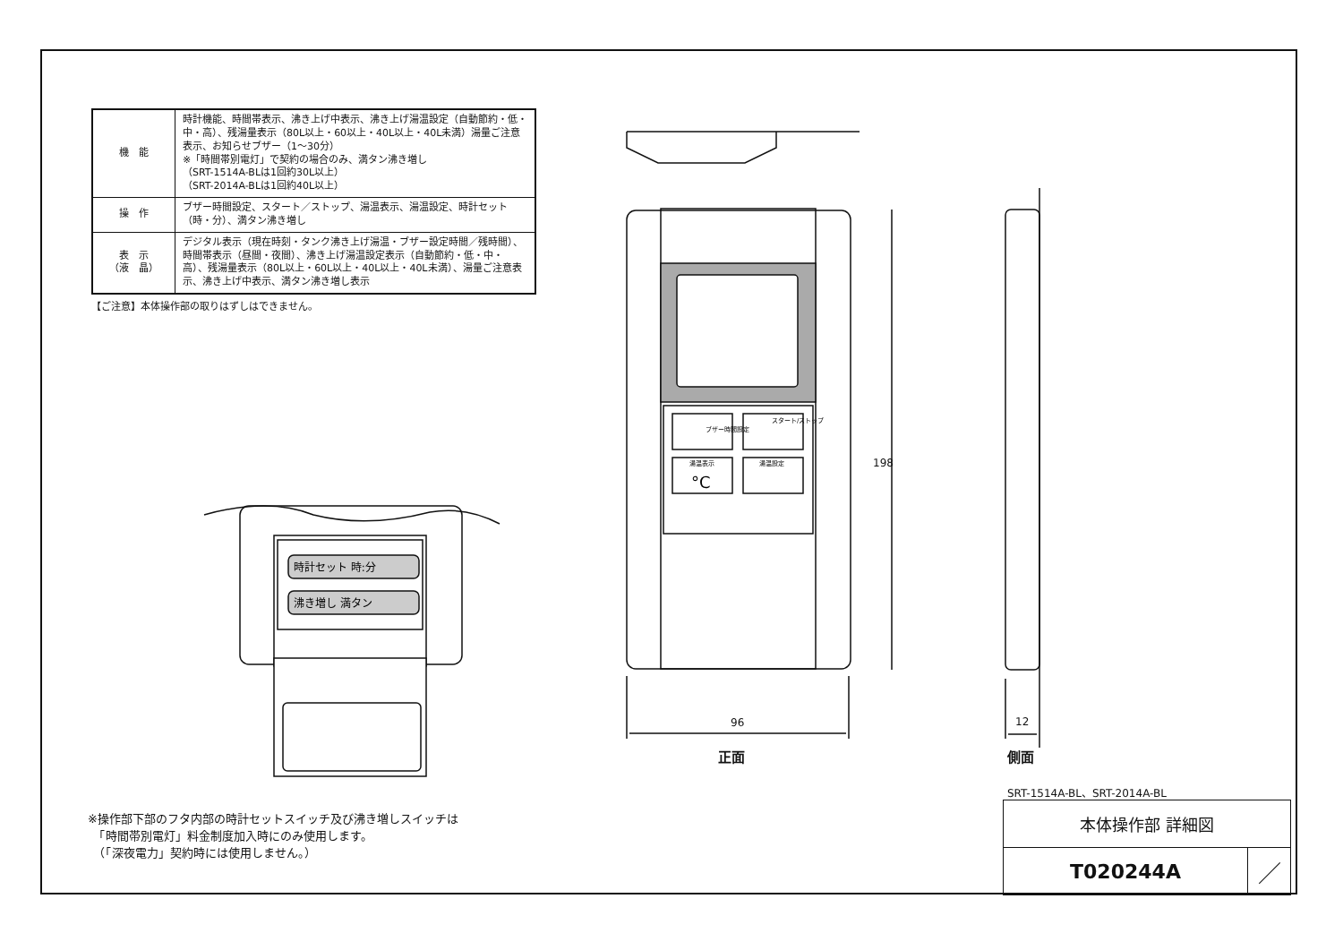| 機 能 | 時計機能、時間帯表示、沸き上げ中表示、沸き上げ湯温設定（自動節約・低・中・高）、残湯量表示（80L以上・60以上・40L以上・40L未満）湯量ご注意表示、お知らせブザー（1〜30分） ※「時間帯別電灯」で契約の場合のみ、満タン沸き増し （SRT-1514A-BLは1回約30L以上） （SRT-2014A-BLは1回約40L以上） |
| 操 作 | ブザー時間設定、スタート／ストップ、湯温表示、湯温設定、時計セット（時・分）、満タン沸き増し |
| 表 示 （液 晶） | デジタル表示（現在時刻・タンク沸き上げ湯温・ブザー設定時間／残時間）、時間帯表示（昼間・夜間）、沸き上げ湯温設定表示（自動節約・低・中・高）、残湯量表示（80L以上・60L以上・40L以上・40L未満）、湯量ご注意表示、沸き上げ中表示、満タン沸き増し表示 |
【ご注意】本体操作部の取りはずしはできません。
ブザー時間設定
スタート/ストップ
湯温表示
湯温設定
°C
時計セット 時:分
沸き増し 満タン
198
96 12
正面 側面
※操作部下部のフタ内部の時計セットスイッチ及び沸き増しスイッチは
　「時間帯別電灯」料金制度加入時にのみ使用します。
　（「深夜電力」契約時には使用しません。）
SRT-1514A-BL、SRT-2014A-BL
| 本体操作部 詳細図 | |
| T020244A | ／ |